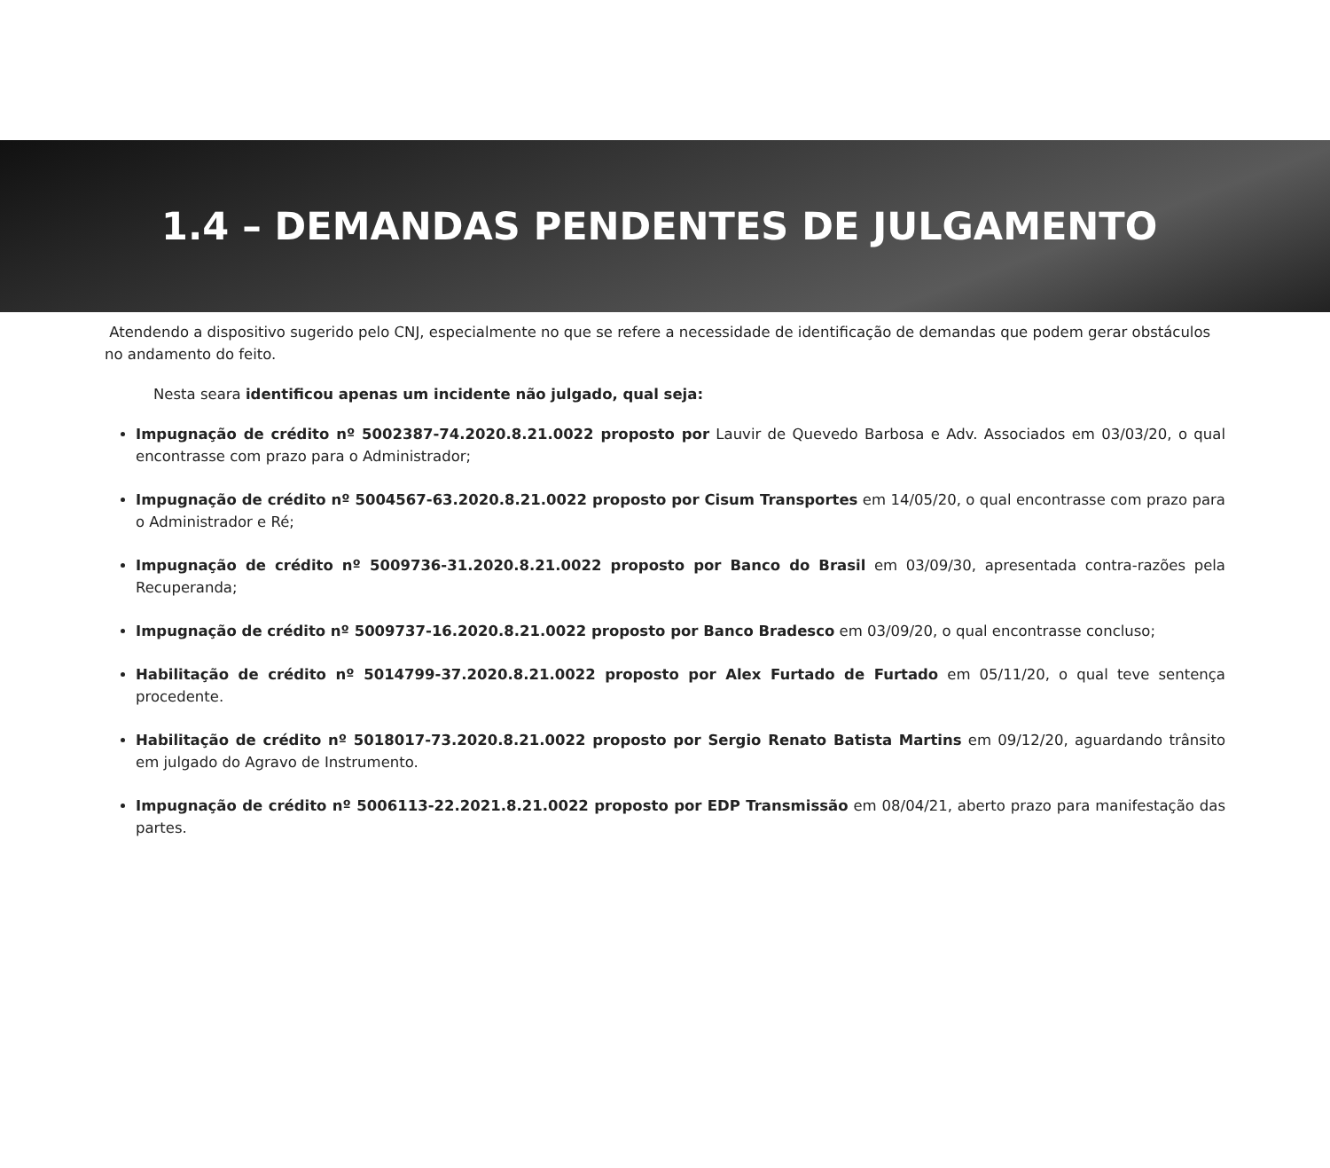1.4 – DEMANDAS PENDENTES DE JULGAMENTO
Atendendo a dispositivo sugerido pelo CNJ, especialmente no que se refere a necessidade de identificação de demandas que podem gerar obstáculos no andamento do feito.
Nesta seara identificou apenas um incidente não julgado, qual seja:
Impugnação de crédito nº 5002387-74.2020.8.21.0022 proposto por Lauvir de Quevedo Barbosa e Adv. Associados em 03/03/20, o qual encontrasse com prazo para o Administrador;
Impugnação de crédito nº 5004567-63.2020.8.21.0022 proposto por Cisum Transportes em 14/05/20, o qual encontrasse com prazo para o Administrador e Ré;
Impugnação de crédito nº 5009736-31.2020.8.21.0022 proposto por Banco do Brasil em 03/09/30, apresentada contra-razões pela Recuperanda;
Impugnação de crédito nº 5009737-16.2020.8.21.0022 proposto por Banco Bradesco em 03/09/20, o qual encontrasse concluso;
Habilitação de crédito nº 5014799-37.2020.8.21.0022 proposto por Alex Furtado de Furtado em 05/11/20, o qual teve sentença procedente.
Habilitação de crédito nº 5018017-73.2020.8.21.0022 proposto por Sergio Renato Batista Martins em 09/12/20, aguardando trânsito em julgado do Agravo de Instrumento.
Impugnação de crédito nº 5006113-22.2021.8.21.0022 proposto por EDP Transmissão em 08/04/21, aberto prazo para manifestação das partes.